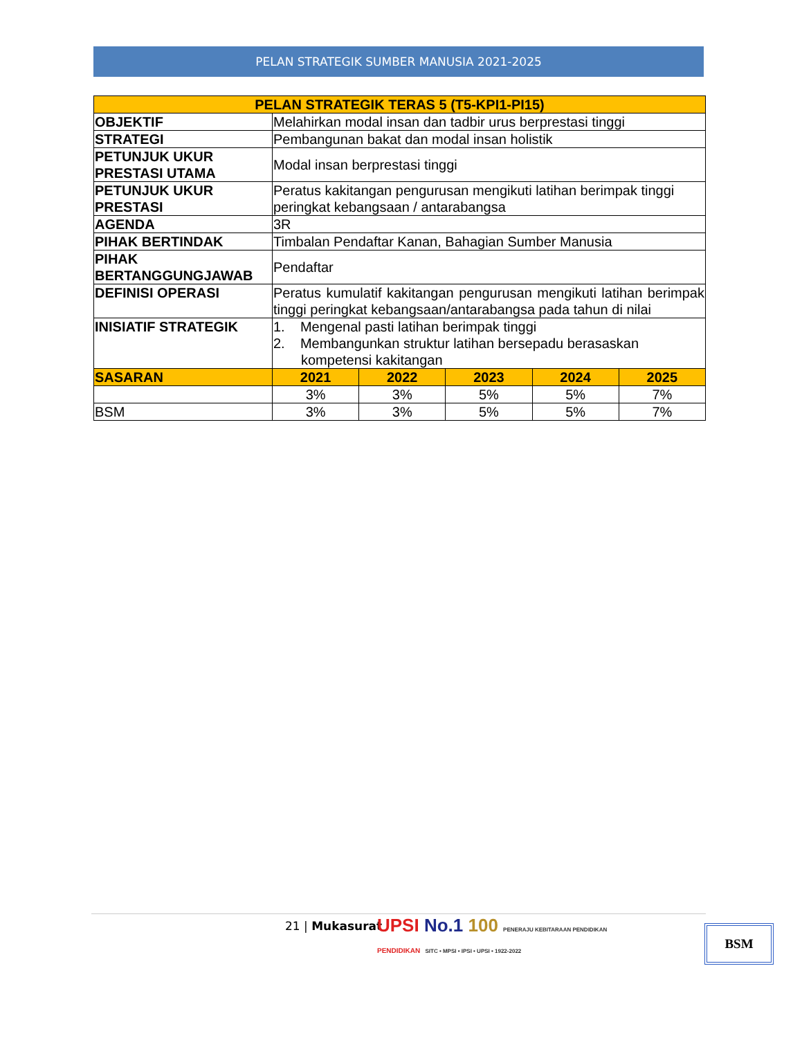PELAN STRATEGIK SUMBER MANUSIA 2021-2025
| PELAN STRATEGIK TERAS 5 (T5-KPI1-PI15) | | | | | |
| --- | --- | --- | --- | --- | --- |
| OBJEKTIF | Melahirkan modal insan dan tadbir urus berprestasi tinggi | | | | |
| STRATEGI | Pembangunan bakat dan modal insan holistik | | | | |
| PETUNJUK UKUR PRESTASI UTAMA | Modal insan berprestasi tinggi | | | | |
| PETUNJUK UKUR PRESTASI | Peratus kakitangan pengurusan mengikuti latihan berimpak tinggi peringkat kebangsaan / antarabangsa | | | | |
| AGENDA | 3R | | | | |
| PIHAK BERTINDAK | Timbalan Pendaftar Kanan, Bahagian Sumber Manusia | | | | |
| PIHAK BERTANGGUNGJAWAB | Pendaftar | | | | |
| DEFINISI OPERASI | Peratus kumulatif kakitangan pengurusan mengikuti latihan berimpak tinggi peringkat kebangsaan/antarabangsa pada tahun di nilai | | | | |
| INISIATIF STRATEGIK | 1. Mengenal pasti latihan berimpak tinggi 2. Membangunkan struktur latihan bersepadu berasaskan kompetensi kakitangan | | | | |
| SASARAN | 2021 | 2022 | 2023 | 2024 | 2025 |
| | 3% | 3% | 5% | 5% | 7% |
| BSM | 3% | 3% | 5% | 5% | 7% |
21 | Mukasurat
UPSI No.1 100 PENERAJU KEBITARAAN PENDIDIKAN
PENDIDIKAN SITC • MPSI • IPSI • UPSI • 1922-2022
BSM